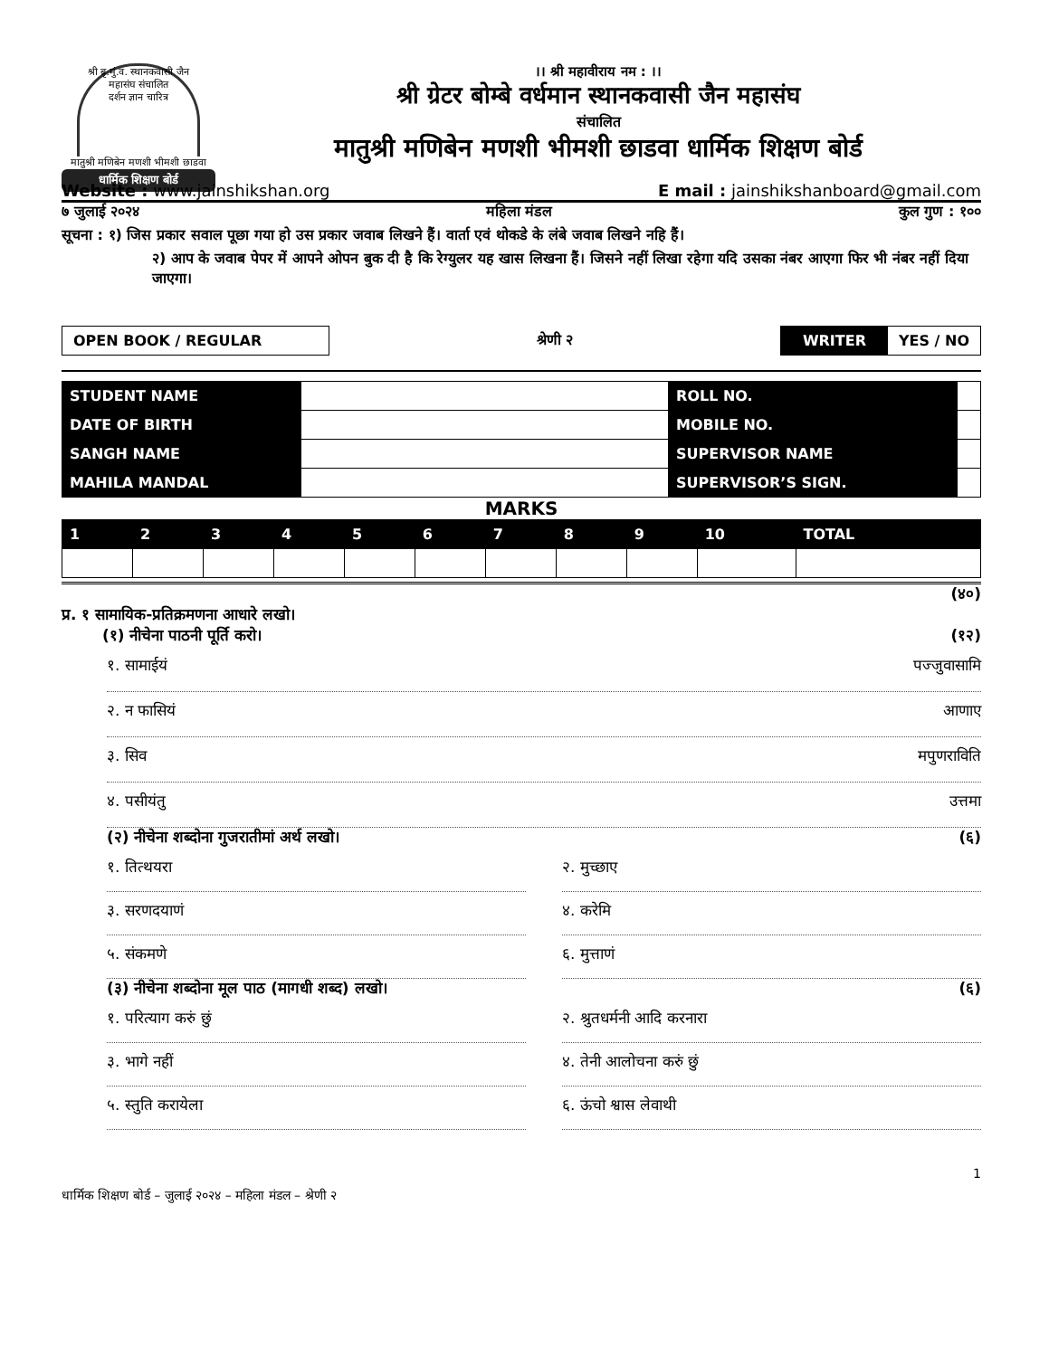श्री ब्रृ.मुं.व. स्थानकवासी जैन महासंघ संचालित
दर्शन ज्ञान चारित्र
मातुश्री मणिबेन मणशी भीमशी छाडवा
धार्मिक शिक्षण बोर्ड
।। श्री महावीराय नम : ।।
श्री ग्रेटर बोम्बे वर्धमान स्थानकवासी जैन महासंघ
संचालित
मातुश्री मणिबेन मणशी भीमशी छाडवा धार्मिक शिक्षण बोर्ड
Website : www.jainshikshan.org E mail : jainshikshanboard@gmail.com
७ जुलाई २०२४ महिला मंडल कुल गुण : १००
सूचना : १) जिस प्रकार सवाल पूछा गया हो उस प्रकार जवाब लिखने हैं। वार्ता एवं थोकडे के लंबे जवाब लिखने नहि हैं।
२) आप के जवाब पेपर में आपने ओपन बुक दी है कि रेग्युलर यह खास लिखना हैं। जिसने नहीं लिखा रहेगा यदि उसका नंबर आएगा फिर भी नंबर नहीं दिया जाएगा।
OPEN BOOK / REGULAR श्रेणी २ WRITER YES / NO
| STUDENT NAME | | ROLL NO. | |
| DATE OF BIRTH | | MOBILE NO. | |
| SANGH NAME | | SUPERVISOR NAME | |
| MAHILA MANDAL | | SUPERVISOR’S SIGN. | |
MARKS
| 1 | 2 | 3 | 4 | 5 | 6 | 7 | 8 | 9 | 10 | TOTAL |
| --- | --- | --- | --- | --- | --- | --- | --- | --- | --- | --- |
(४०)
प्र. १ सामायिक-प्रतिक्रमणना आधारे लखो।
(१) नीचेना पाठनी पूर्ति करो। (१२)
१. सामाईयं पज्जुवासामि
२. न फासियं आणाए
३. सिव मपुणराविति
४. पसीयंतु उत्तमा
(२) नीचेना शब्दोना गुजरातीमां अर्थ लखो। (६)
१. तित्थयरा २. मुच्छाए
३. सरणदयाणं ४. करेमि
५. संकमणे ६. मुत्ताणं
(३) नीचेना शब्दोना मूल पाठ (मागधी शब्द) लखो। (६)
१. परित्याग करुं छुं २. श्रुतधर्मनी आदि करनारा
३. भागे नहीं ४. तेनी आलोचना करुं छुं
५. स्तुति करायेला ६. ऊंचो श्वास लेवाथी
1
धार्मिक शिक्षण बोर्ड – जुलाई २०२४ – महिला मंडल – श्रेणी २